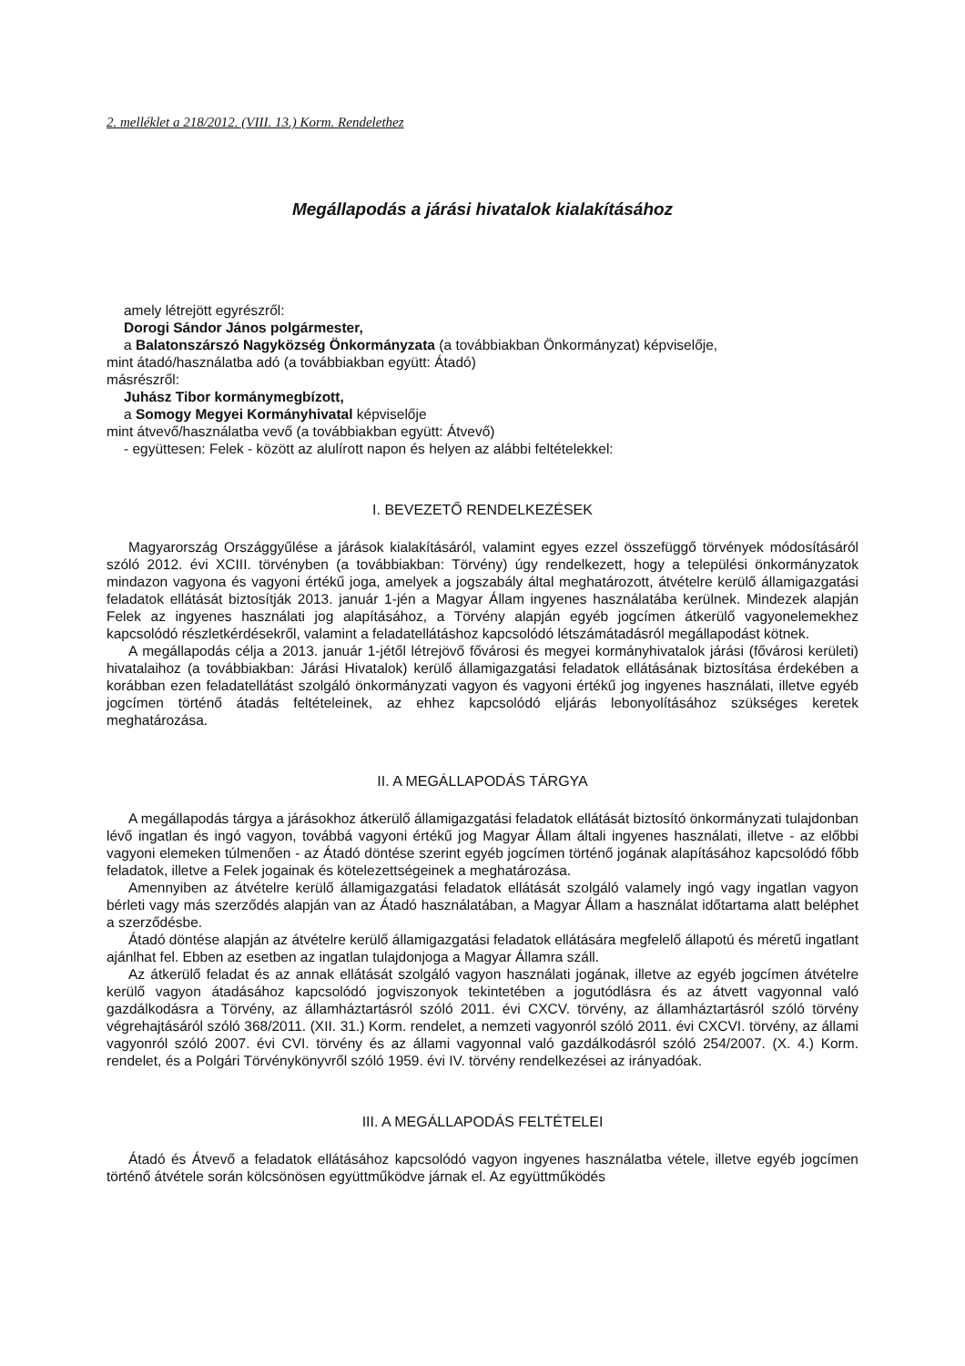2. melléklet a 218/2012. (VIII. 13.) Korm. Rendelethez
Megállapodás a járási hivatalok kialakításához
amely létrejött egyrészről:
Dorogi Sándor János polgármester,
a Balatonszárszó Nagyközség Önkormányzata (a továbbiakban Önkormányzat) képviselője,
mint átadó/használatba adó (a továbbiakban együtt: Átadó)
másrészről:
Juhász Tibor kormánymegbízott,
a Somogy Megyei Kormányhivatal képviselője
mint átvevő/használatba vevő (a továbbiakban együtt: Átvevő)
- együttesen: Felek - között az alulírott napon és helyen az alábbi feltételekkel:
I. BEVEZETŐ RENDELKEZÉSEK
Magyarország Országgyűlése a járások kialakításáról, valamint egyes ezzel összefüggő törvények módosításáról szóló 2012. évi XCIII. törvényben (a továbbiakban: Törvény) úgy rendelkezett, hogy a települési önkormányzatok mindazon vagyona és vagyoni értékű joga, amelyek a jogszabály által meghatározott, átvételre kerülő államigazgatási feladatok ellátását biztosítják 2013. január 1-jén a Magyar Állam ingyenes használatába kerülnek. Mindezek alapján Felek az ingyenes használati jog alapításához, a Törvény alapján egyéb jogcímen átkerülő vagyonelemekhez kapcsolódó részletkérdésekről, valamint a feladatellátáshoz kapcsolódó létszámátadásról megállapodást kötnek.
A megállapodás célja a 2013. január 1-jétől létrejövő fővárosi és megyei kormányhivatalok járási (fővárosi kerületi) hivatalaihoz (a továbbiakban: Járási Hivatalok) kerülő államigazgatási feladatok ellátásának biztosítása érdekében a korábban ezen feladatellátást szolgáló önkormányzati vagyon és vagyoni értékű jog ingyenes használati, illetve egyéb jogcímen történő átadás feltételeinek, az ehhez kapcsolódó eljárás lebonyolításához szükséges keretek meghatározása.
II. A MEGÁLLAPODÁS TÁRGYA
A megállapodás tárgya a járásokhoz átkerülő államigazgatási feladatok ellátását biztosító önkormányzati tulajdonban lévő ingatlan és ingó vagyon, továbbá vagyoni értékű jog Magyar Állam általi ingyenes használati, illetve - az előbbi vagyoni elemeken túlmenően - az Átadó döntése szerint egyéb jogcímen történő jogának alapításához kapcsolódó főbb feladatok, illetve a Felek jogainak és kötelezettségeinek a meghatározása.
Amennyiben az átvételre kerülő államigazgatási feladatok ellátását szolgáló valamely ingó vagy ingatlan vagyon bérleti vagy más szerződés alapján van az Átadó használatában, a Magyar Állam a használat időtartama alatt beléphet a szerződésbe.
Átadó döntése alapján az átvételre kerülő államigazgatási feladatok ellátására megfelelő állapotú és méretű ingatlant ajánlhat fel. Ebben az esetben az ingatlan tulajdonjoga a Magyar Államra száll.
Az átkerülő feladat és az annak ellátását szolgáló vagyon használati jogának, illetve az egyéb jogcímen átvételre kerülő vagyon átadásához kapcsolódó jogviszonyok tekintetében a jogutódlásra és az átvett vagyonnal való gazdálkodásra a Törvény, az államháztartásról szóló 2011. évi CXCV. törvény, az államháztartásról szóló törvény végrehajtásáról szóló 368/2011. (XII. 31.) Korm. rendelet, a nemzeti vagyonról szóló 2011. évi CXCVI. törvény, az állami vagyonról szóló 2007. évi CVI. törvény és az állami vagyonnal való gazdálkodásról szóló 254/2007. (X. 4.) Korm. rendelet, és a Polgári Törvénykönyvről szóló 1959. évi IV. törvény rendelkezései az irányadóak.
III. A MEGÁLLAPODÁS FELTÉTELEI
Átadó és Átvevő a feladatok ellátásához kapcsolódó vagyon ingyenes használatba vétele, illetve egyéb jogcímen történő átvétele során kölcsönösen együttműködve járnak el. Az együttműködés